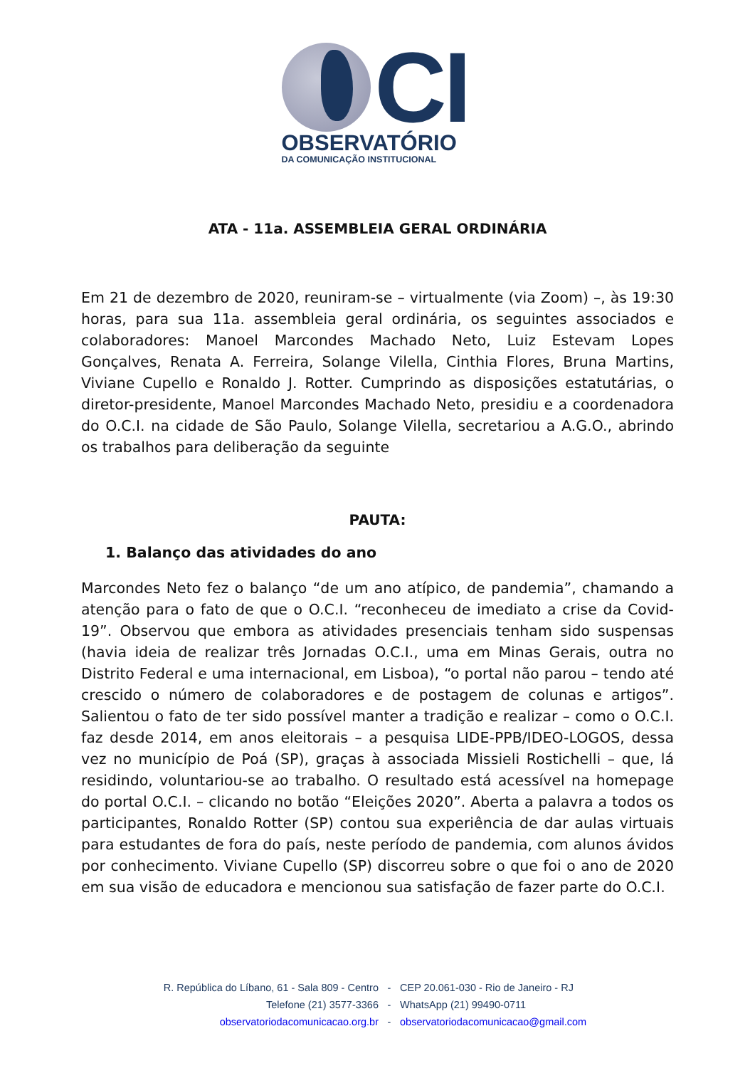CI
OBSERVATÓRIO
DA COMUNICAÇÃO INSTITUCIONAL
ATA - 11a. ASSEMBLEIA GERAL ORDINÁRIA
Em 21 de dezembro de 2020, reuniram-se – virtualmente (via Zoom) –, às 19:30 horas, para sua 11a. assembleia geral ordinária, os seguintes associados e colaboradores: Manoel Marcondes Machado Neto, Luiz Estevam Lopes Gonçalves, Renata A. Ferreira, Solange Vilella, Cinthia Flores, Bruna Martins, Viviane Cupello e Ronaldo J. Rotter. Cumprindo as disposições estatutárias, o diretor-presidente, Manoel Marcondes Machado Neto, presidiu e a coordenadora do O.C.I. na cidade de São Paulo, Solange Vilella, secretariou a A.G.O., abrindo os trabalhos para deliberação da seguinte
PAUTA:
1. Balanço das atividades do ano
Marcondes Neto fez o balanço “de um ano atípico, de pandemia”, chamando a atenção para o fato de que o O.C.I. “reconheceu de imediato a crise da Covid-19”. Observou que embora as atividades presenciais tenham sido suspensas (havia ideia de realizar três Jornadas O.C.I., uma em Minas Gerais, outra no Distrito Federal e uma internacional, em Lisboa), “o portal não parou – tendo até crescido o número de colaboradores e de postagem de colunas e artigos”. Salientou o fato de ter sido possível manter a tradição e realizar – como o O.C.I. faz desde 2014, em anos eleitorais – a pesquisa LIDE-PPB/IDEO-LOGOS, dessa vez no município de Poá (SP), graças à associada Missieli Rostichelli – que, lá residindo, voluntariou-se ao trabalho. O resultado está acessível na homepage do portal O.C.I. – clicando no botão “Eleições 2020”. Aberta a palavra a todos os participantes, Ronaldo Rotter (SP) contou sua experiência de dar aulas virtuais para estudantes de fora do país, neste período de pandemia, com alunos ávidos por conhecimento. Viviane Cupello (SP) discorreu sobre o que foi o ano de 2020 em sua visão de educadora e mencionou sua satisfação de fazer parte do O.C.I.
R. República do Líbano, 61 - Sala 809 - Centro - CEP 20.061-030 - Rio de Janeiro - RJ
Telefone (21) 3577-3366 - WhatsApp (21) 99490-0711
observatoriodacomunicacao.org.br - observatoriodacomunicacao@gmail.com